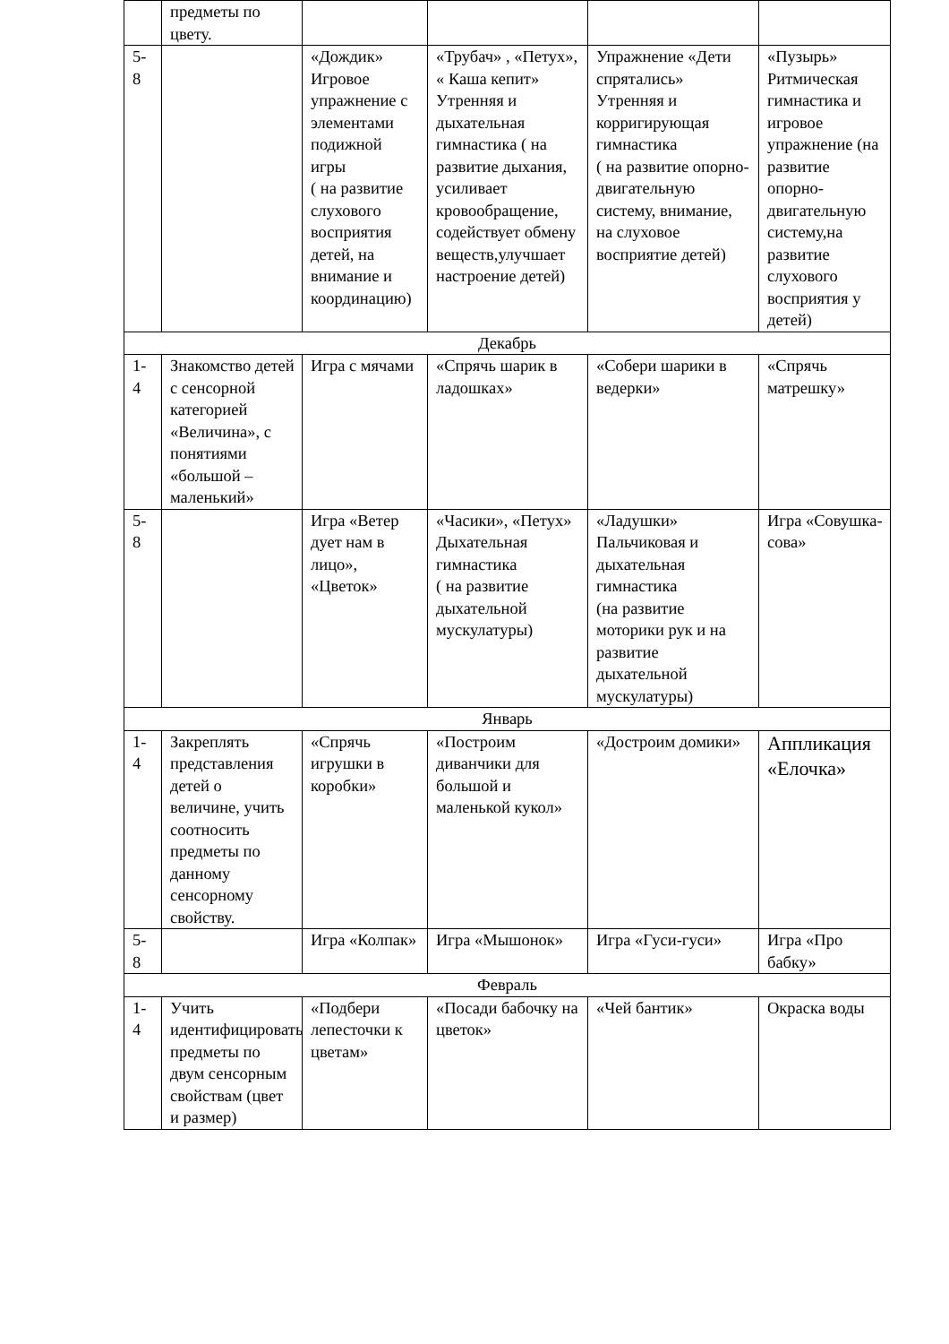| | предметы по цвету. | | | | |
| 5- 8 | | «Дождик» Игровое упражнение с элементами подижной игры ( на развитие слухового восприятия детей, на внимание и координацию) | «Трубач» , «Петух», « Каша кепит» Утренняя и дыхательная гимнастика ( на развитие дыхания, усиливает кровообращение, содействует обмену веществ,улучшает настроение детей) | Упражнение «Дети спрятались» Утренняя и корригирующая гимнастика ( на развитие опорно-двигательную систему, внимание, на слуховое восприятие детей) | «Пузырь» Ритмическая гимнастика и игровое упражнение (на развитие опорно-двигательную систему,на развитие слухового восприятия у детей) |
| Декабрь | | | | | |
| 1- 4 | Знакомство детей с сенсорной категорией «Величина», с понятиями «большой – маленький» | Игра с мячами | «Спрячь шарик в ладошках» | «Собери шарики в ведерки» | «Спрячь матрешку» |
| 5- 8 | | Игра «Ветер дует нам в лицо», «Цветок» | «Часики», «Петух» Дыхательная гимнастика ( на развитие дыхательной мускулатуры) | «Ладушки» Пальчиковая и дыхательная гимнастика (на развитие моторики рук и на развитие дыхательной мускулатуры) | Игра «Совушка-сова» |
| Январь | | | | | |
| 1- 4 | Закреплять представления детей о величине, учить соотносить предметы по данному сенсорному свойству. | «Спрячь игрушки в коробки» | «Построим диванчики для большой и маленькой кукол» | «Достроим домики» | Аппликация «Елочка» |
| 5- 8 | | Игра «Колпак» | Игра «Мышонок» | Игра «Гуси-гуси» | Игра «Про бабку» |
| Февраль | | | | | |
| 1- 4 | Учить идентифицировать предметы по двум сенсорным свойствам (цвет и размер) | «Подбери лепесточки к цветам» | «Посади бабочку на цветок» | «Чей бантик» | Окраска воды |